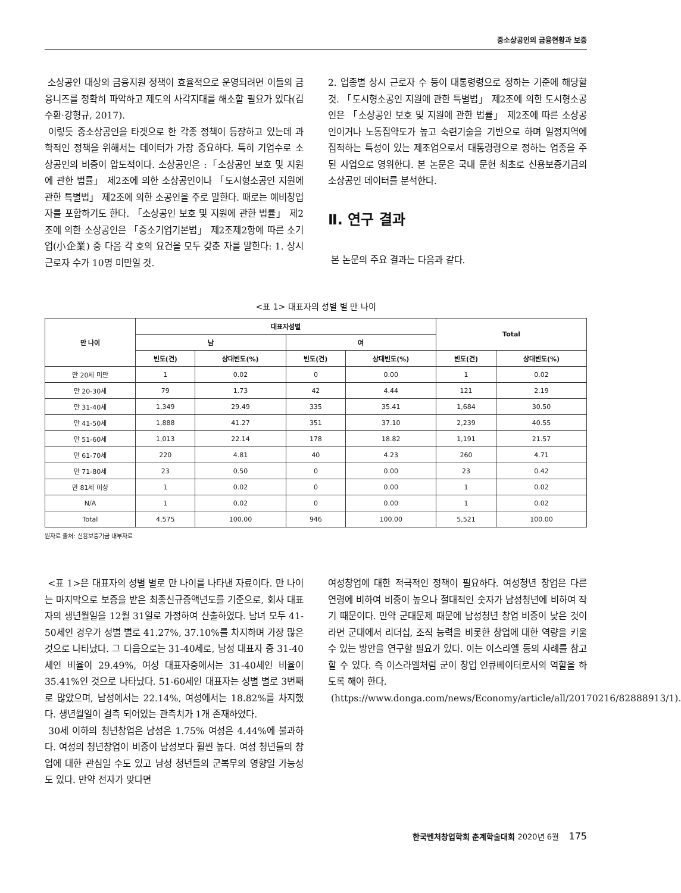중소상공인의 금융현황과 보증
소상공인 대상의 금융지원 정책이 효율적으로 운영되려면 이들의 금융니즈를 정확히 파악하고 제도의 사각지대를 해소할 필요가 있다(김수환·강형규, 2017).
이렇듯 중소상공인을 타겟으로 한 각종 정책이 등장하고 있는데 과학적인 정책을 위해서는 데이터가 가장 중요하다. 특히 기업수로 소상공인의 비중이 압도적이다. 소상공인은 :「소상공인 보호 및 지원에 관한 법률」 제2조에 의한 소상공인이나 「도시형소공인 지원에 관한 특별법」 제2조에 의한 소공인을 주로 말한다. 때로는 예비창업자를 포함하기도 한다. 「소상공인 보호 및 지원에 관한 법률」 제2조에 의한 소상공인은 「중소기업기본법」 제2조제2항에 따른 소기업(小企業) 중 다음 각 호의 요건을 모두 갖춘 자를 말한다: 1. 상시 근로자 수가 10명 미만일 것.
2. 업종별 상시 근로자 수 등이 대통령령으로 정하는 기준에 해당할 것. 「도시형소공인 지원에 관한 특별법」 제2조에 의한 도시형소공인은 「소상공인 보호 및 지원에 관한 법률」 제2조에 따른 소상공인이거나 노동집약도가 높고 숙련기술을 기반으로 하며 일정지역에 집적하는 특성이 있는 제조업으로서 대통령령으로 정하는 업종을 주된 사업으로 영위한다. 본 논문은 국내 문헌 최초로 신용보증기금의 소상공인 데이터를 분석한다.
Ⅱ. 연구 결과
본 논문의 주요 결과는 다음과 같다.
<표 1> 대표자의 성별 별 만 나이
| 만 나이 | 대표자성별 | | | | Total | |
| --- | --- | --- | --- | --- | --- | --- |
| | 남 | | 여 | | | |
| | 빈도(건) | 상대빈도(%) | 빈도(건) | 상대빈도(%) | 빈도(건) | 상대빈도(%) |
| 만 20세 미만 | 1 | 0.02 | 0 | 0.00 | 1 | 0.02 |
| 만 20-30세 | 79 | 1.73 | 42 | 4.44 | 121 | 2.19 |
| 만 31-40세 | 1,349 | 29.49 | 335 | 35.41 | 1,684 | 30.50 |
| 만 41-50세 | 1,888 | 41.27 | 351 | 37.10 | 2,239 | 40.55 |
| 만 51-60세 | 1,013 | 22.14 | 178 | 18.82 | 1,191 | 21.57 |
| 만 61-70세 | 220 | 4.81 | 40 | 4.23 | 260 | 4.71 |
| 만 71-80세 | 23 | 0.50 | 0 | 0.00 | 23 | 0.42 |
| 만 81세 이상 | 1 | 0.02 | 0 | 0.00 | 1 | 0.02 |
| N/A | 1 | 0.02 | 0 | 0.00 | 1 | 0.02 |
| Total | 4,575 | 100.00 | 946 | 100.00 | 5,521 | 100.00 |
원자료 출처: 신용보증기금 내부자료
<표 1>은 대표자의 성별 별로 만 나이를 나타낸 자료이다. 만 나이는 마지막으로 보증을 받은 최종신규증액년도를 기준으로, 회사 대표자의 생년월일을 12월 31일로 가정하여 산출하였다. 남녀 모두 41-50세인 경우가 성별 별로 41.27%, 37.10%를 차지하며 가장 많은 것으로 나타났다. 그 다음으로는 31-40세로, 남성 대표자 중 31-40세인 비율이 29.49%, 여성 대표자중에서는 31-40세인 비율이 35.41%인 것으로 나타났다. 51-60세인 대표자는 성별 별로 3번째로 많았으며, 남성에서는 22.14%, 여성에서는 18.82%를 차지했다. 생년월일이 결측 되어있는 관측치가 1개 존재하였다.
30세 이하의 청년창업은 남성은 1.75% 여성은 4.44%에 불과하다. 여성의 청년창업이 비중이 남성보다 훨씬 높다. 여성 청년들의 창업에 대한 관심일 수도 있고 남성 청년들의 군복무의 영향일 가능성도 있다. 만약 전자가 맞다면
여성창업에 대한 적극적인 정책이 필요하다. 여성청년 창업은 다른 연령에 비하여 비중이 높으나 절대적인 숫자가 남성청년에 비하여 작기 때문이다. 만약 군대문제 때문에 남성청년 창업 비중이 낮은 것이라면 군대에서 리더십, 조직 능력을 비롯한 창업에 대한 역량을 키울 수 있는 방안을 연구할 필요가 있다. 이는 이스라엘 등의 사례를 참고할 수 있다. 즉 이스라엘처럼 군이 창업 인큐베이터로서의 역할을 하도록 해야 한다.
(https://www.donga.com/news/Economy/article/all/20170216/82888913/1).
한국벤처창업학회 춘계학술대회 2020년 6월 175